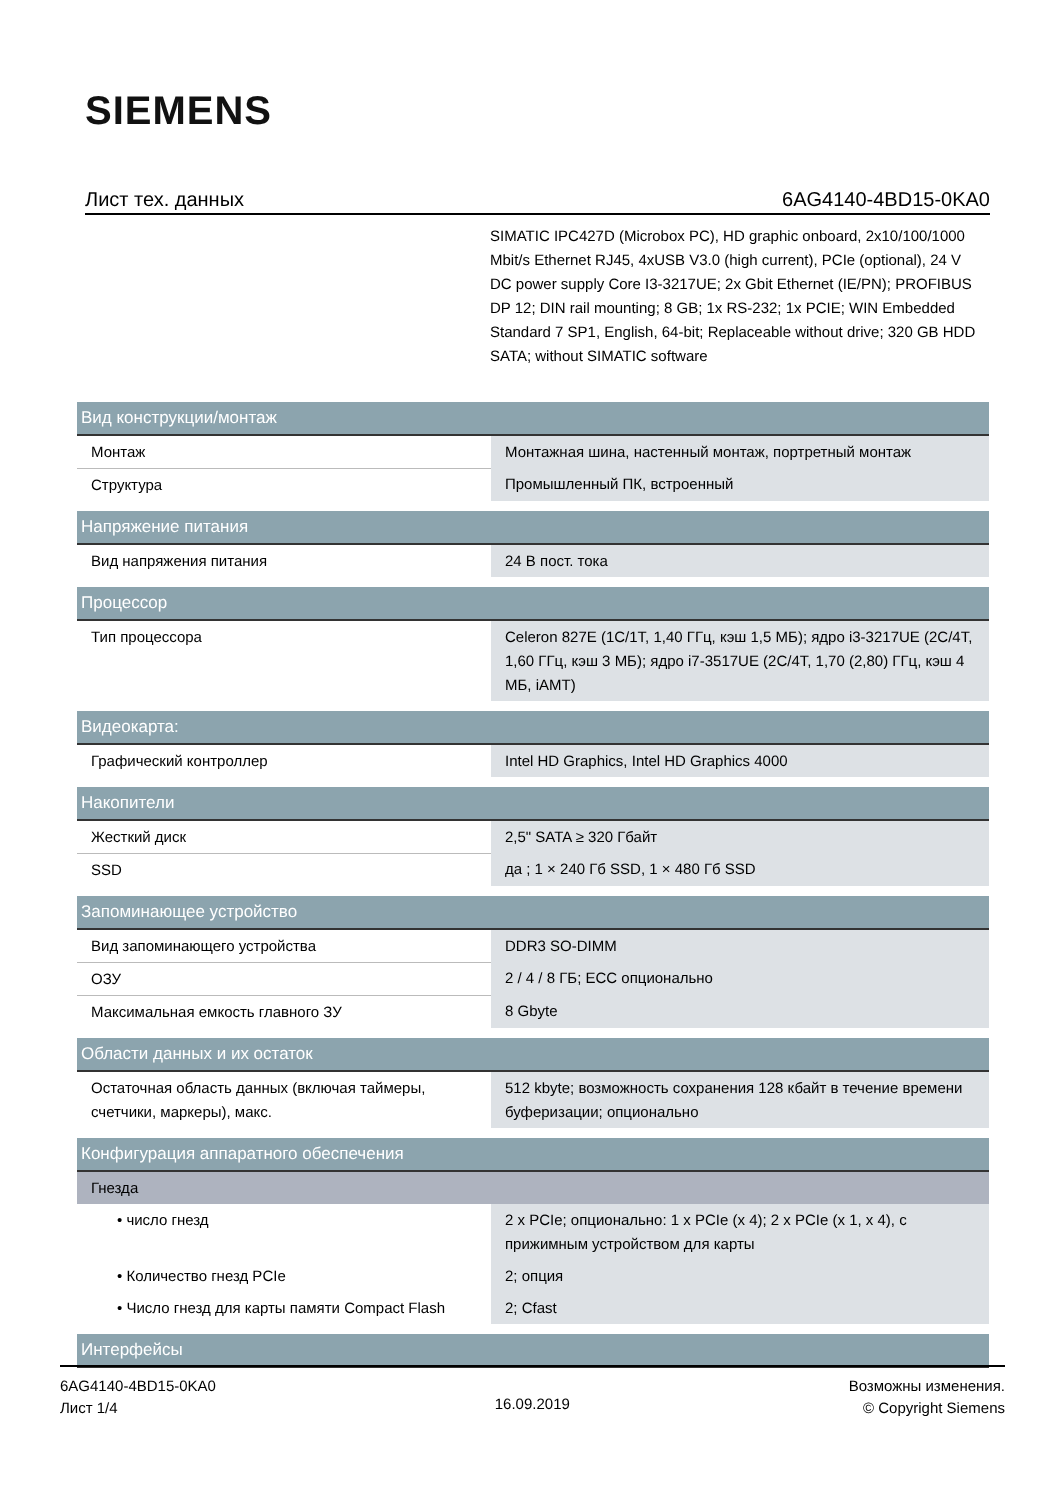SIEMENS
Лист тех. данных 6AG4140-4BD15-0KA0
SIMATIC IPC427D (Microbox PC), HD graphic onboard, 2x10/100/1000 Mbit/s Ethernet RJ45, 4xUSB V3.0 (high current), PCIe (optional), 24 V DC power supply Core I3-3217UE; 2x Gbit Ethernet (IE/PN); PROFIBUS DP 12; DIN rail mounting; 8 GB; 1x RS-232; 1x PCIE; WIN Embedded Standard 7 SP1, English, 64-bit; Replaceable without drive; 320 GB HDD SATA; without SIMATIC software
| Вид конструкции/монтаж | |
| Монтаж | Монтажная шина, настенный монтаж, портретный монтаж |
| Структура | Промышленный ПК, встроенный |
| Напряжение питания | |
| Вид напряжения питания | 24 В пост. тока |
| Процессор | |
| Тип процессора | Celeron 827E (1C/1T, 1,40 ГГц, кэш 1,5 МБ); ядро i3-3217UE (2C/4T, 1,60 ГГц, кэш 3 МБ); ядро i7-3517UE (2C/4T, 1,70 (2,80) ГГц, кэш 4 МБ, iAMT) |
| Видеокарта: | |
| Графический контроллер | Intel HD Graphics, Intel HD Graphics 4000 |
| Накопители | |
| Жесткий диск | 2,5" SATA ≥ 320 Гбайт |
| SSD | да ; 1 × 240 Гб SSD, 1 × 480 Гб SSD |
| Запоминающее устройство | |
| Вид запоминающего устройства | DDR3 SO-DIMM |
| ОЗУ | 2 / 4 / 8 ГБ; ECC опционально |
| Максимальная емкость главного ЗУ | 8 Gbyte |
| Области данных и их остаток | |
| Остаточная область данных (включая таймеры, счетчики, маркеры), макс. | 512 kbyte; возможность сохранения 128 кбайт в течение времени буферизации; опционально |
| Конфигурация аппаратного обеспечения | |
| Гнезда | |
| • число гнезд | 2 x PCIe; опционально: 1 x PCIe (x 4); 2 x PCIe (x 1, x 4), с прижимным устройством для карты |
| • Количество гнезд PCIe | 2; опция |
| • Число гнезд для карты памяти Compact Flash | 2; Cfast |
| Интерфейсы | |
6AG4140-4BD15-0KA0
Лист 1/4
16.09.2019
Возможны изменения.
© Copyright Siemens